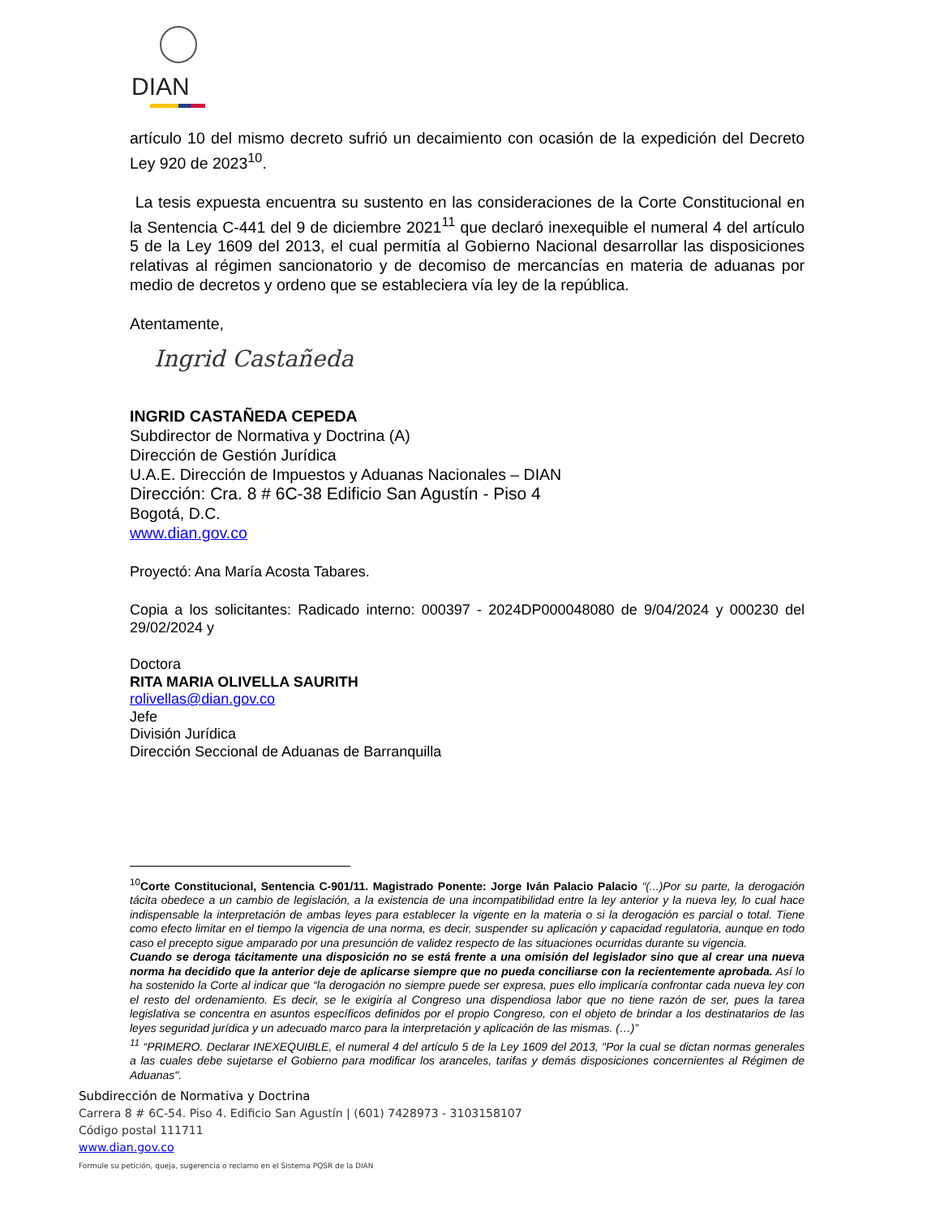DIAN
artículo 10 del mismo decreto sufrió un decaimiento con ocasión de la expedición del Decreto Ley 920 de 2023<sup>10</sup>.
La tesis expuesta encuentra su sustento en las consideraciones de la Corte Constitucional en la Sentencia C-441 del 9 de diciembre 2021<sup>11</sup> que declaró inexequible el numeral 4 del artículo 5 de la Ley 1609 del 2013, el cual permitía al Gobierno Nacional desarrollar las disposiciones relativas al régimen sancionatorio y de decomiso de mercancías en materia de aduanas por medio de decretos y ordeno que se estableciera vía ley de la república.
Atentamente,
Ingrid Castañeda
INGRID CASTAÑEDA CEPEDA
Subdirector de Normativa y Doctrina (A)
Dirección de Gestión Jurídica
U.A.E. Dirección de Impuestos y Aduanas Nacionales – DIAN
Dirección: Cra. 8 # 6C-38 Edificio San Agustín - Piso 4
Bogotá, D.C.
www.dian.gov.co
Proyectó: Ana María Acosta Tabares.
Copia a los solicitantes: Radicado interno: 000397 - 2024DP000048080 de 9/04/2024 y 000230 del 29/02/2024 y
Doctora
RITA MARIA OLIVELLA SAURITH
rolivellas@dian.gov.co
Jefe
División Jurídica
Dirección Seccional de Aduanas de Barranquilla
<sup>10</sup> Corte Constitucional, Sentencia C-901/11. Magistrado Ponente: Jorge Iván Palacio Palacio “(...)Por su parte, la derogación tácita obedece a un cambio de legislación, a la existencia de una incompatibilidad entre la ley anterior y la nueva ley, lo cual hace indispensable la interpretación de ambas leyes para establecer la vigente en la materia o si la derogación es parcial o total. Tiene como efecto limitar en el tiempo la vigencia de una norma, es decir, suspender su aplicación y capacidad regulatoria, aunque en todo caso el precepto sigue amparado por una presunción de validez respecto de las situaciones ocurridas durante su vigencia.
Cuando se deroga tácitamente una disposición no se está frente a una omisión del legislador sino que al crear una nueva norma ha decidido que la anterior deje de aplicarse siempre que no pueda conciliarse con la recientemente aprobada. Así lo ha sostenido la Corte al indicar que “la derogación no siempre puede ser expresa, pues ello implicaría confrontar cada nueva ley con el resto del ordenamiento. Es decir, se le exigiría al Congreso una dispendiosa labor que no tiene razón de ser, pues la tarea legislativa se concentra en asuntos específicos definidos por el propio Congreso, con el objeto de brindar a los destinatarios de las leyes seguridad jurídica y un adecuado marco para la interpretación y aplicación de las mismas. (…)”
<sup>11</sup> “PRIMERO. Declarar INEXEQUIBLE, el numeral 4 del artículo 5 de la Ley 1609 del 2013, "Por la cual se dictan normas generales a las cuales debe sujetarse el Gobierno para modificar los aranceles, tarifas y demás disposiciones concernientes al Régimen de Aduanas".
Subdirección de Normativa y Doctrina
Carrera 8 # 6C-54. Piso 4. Edificio San Agustín | (601) 7428973 - 3103158107
Código postal 111711
www.dian.gov.co
Formule su petición, queja, sugerencia o reclamo en el Sistema PQSR de la DIAN